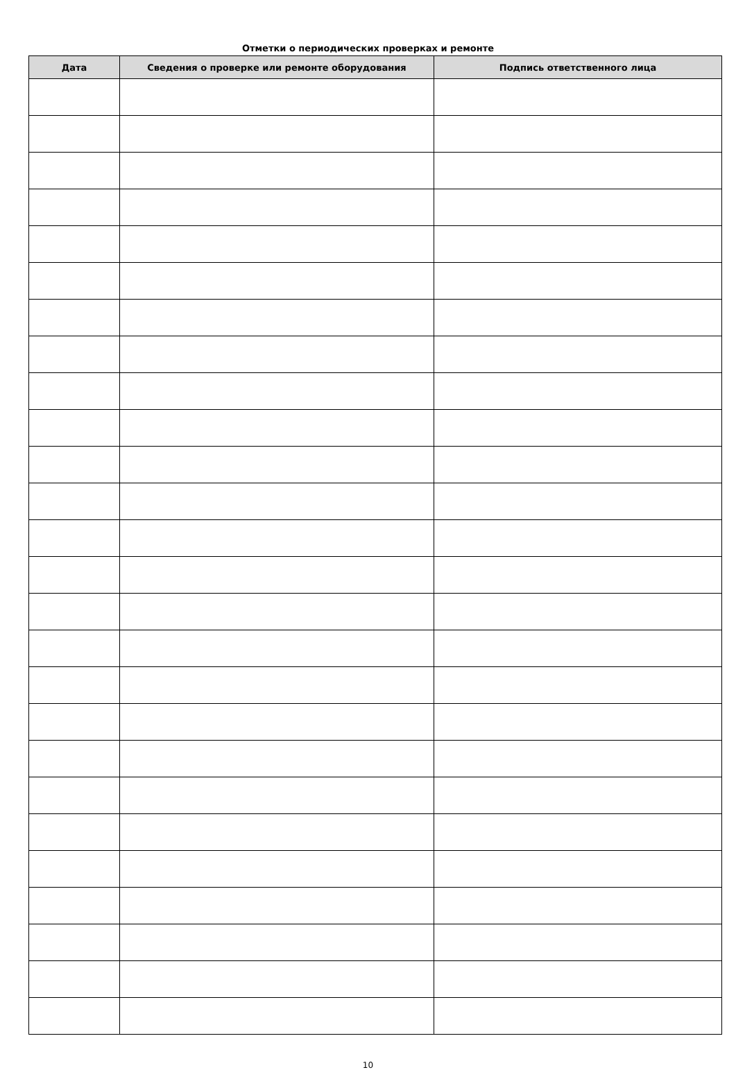Отметки о периодических проверках и ремонте
| Дата | Сведения о проверке или ремонте оборудования | Подпись ответственного лица |
| --- | --- | --- |
10